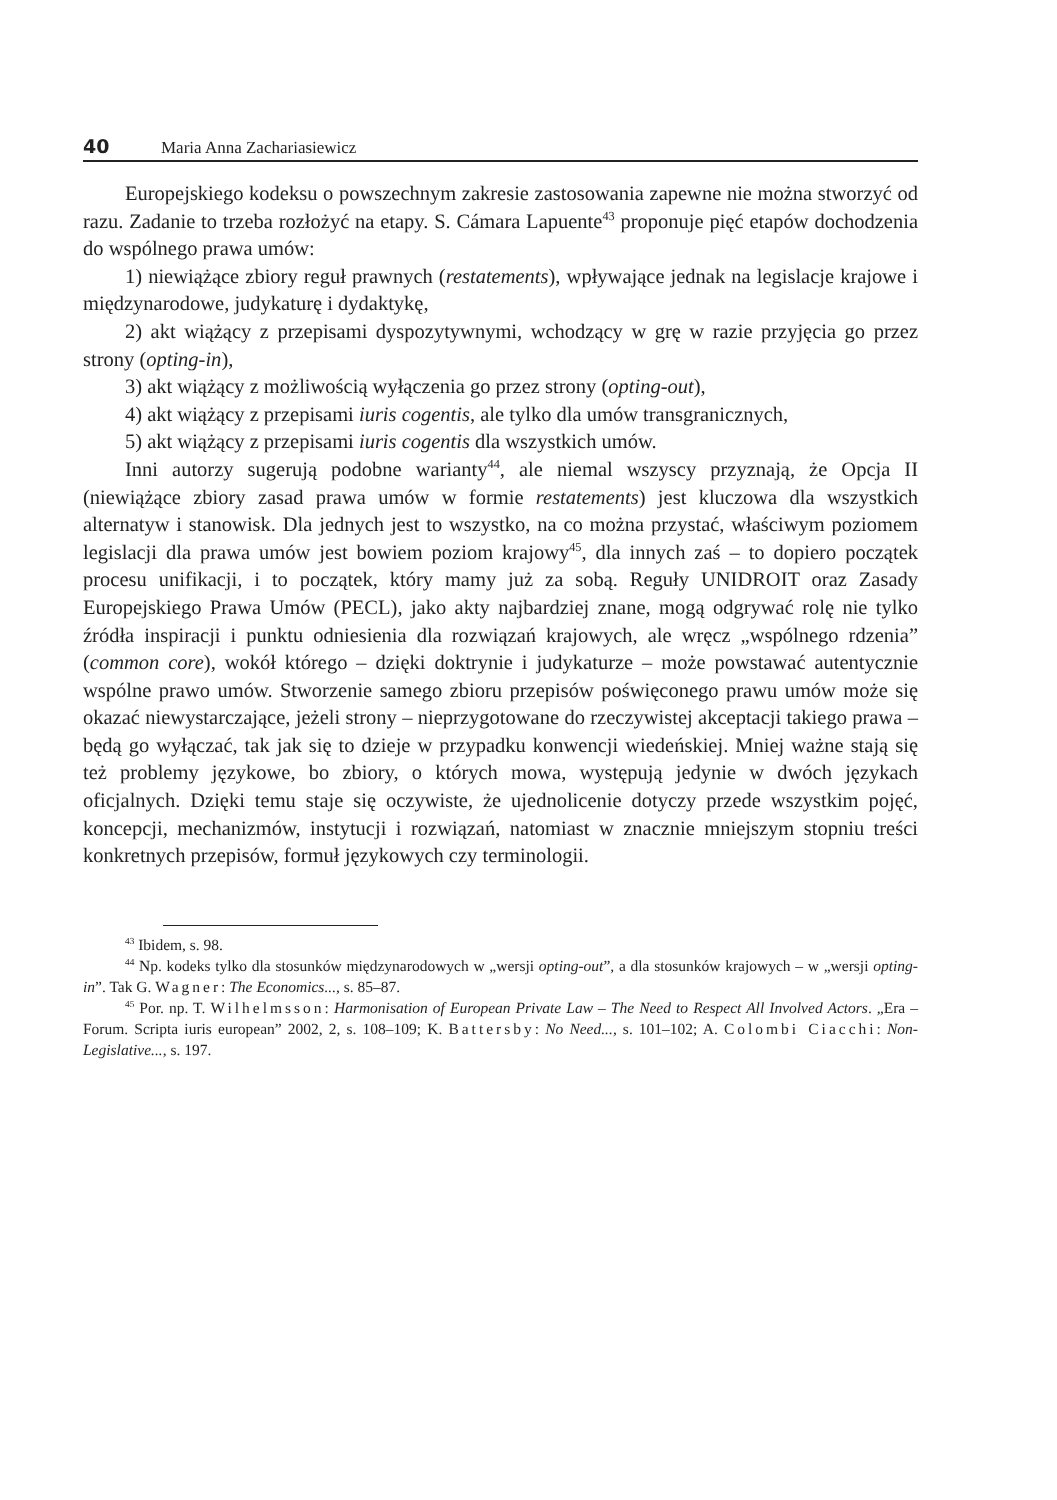40 Maria Anna Zachariasiewicz
Europejskiego kodeksu o powszechnym zakresie zastosowania zapewne nie można stworzyć od razu. Zadanie to trzeba rozłożyć na etapy. S. Cámara Lapuente<sup>43</sup> proponuje pięć etapów dochodzenia do wspólnego prawa umów:
1) niewiążące zbiory reguł prawnych (restatements), wpływające jednak na legislacje krajowe i międzynarodowe, judykaturę i dydaktykę,
2) akt wiążący z przepisami dyspozytywnymi, wchodzący w grę w razie przyjęcia go przez strony (opting-in),
3) akt wiążący z możliwością wyłączenia go przez strony (opting-out),
4) akt wiążący z przepisami iuris cogentis, ale tylko dla umów transgranicznych,
5) akt wiążący z przepisami iuris cogentis dla wszystkich umów.
Inni autorzy sugerują podobne warianty<sup>44</sup>, ale niemal wszyscy przyznają, że Opcja II (niewiążące zbiory zasad prawa umów w formie restatements) jest kluczowa dla wszystkich alternatyw i stanowisk. Dla jednych jest to wszystko, na co można przystać, właściwym poziomem legislacji dla prawa umów jest bowiem poziom krajowy<sup>45</sup>, dla innych zaś – to dopiero początek procesu unifikacji, i to początek, który mamy już za sobą. Reguły UNIDROIT oraz Zasady Europejskiego Prawa Umów (PECL), jako akty najbardziej znane, mogą odgrywać rolę nie tylko źródła inspiracji i punktu odniesienia dla rozwiązań krajowych, ale wręcz „wspólnego rdzenia” (common core), wokół którego – dzięki doktrynie i judykaturze – może powstawać autentycznie wspólne prawo umów. Stworzenie samego zbioru przepisów poświęconego prawu umów może się okazać niewystarczające, jeżeli strony – nieprzygotowane do rzeczywistej akceptacji takiego prawa – będą go wyłączać, tak jak się to dzieje w przypadku konwencji wiedeńskiej. Mniej ważne stają się też problemy językowe, bo zbiory, o których mowa, występują jedynie w dwóch językach oficjalnych. Dzięki temu staje się oczywiste, że ujednolicenie dotyczy przede wszystkim pojęć, koncepcji, mechanizmów, instytucji i rozwiązań, natomiast w znacznie mniejszym stopniu treści konkretnych przepisów, formuł językowych czy terminologii.
<sup>43</sup> Ibidem, s. 98.
<sup>44</sup> Np. kodeks tylko dla stosunków międzynarodowych w „wersji opting-out”, a dla stosunków krajowych – w „wersji opting-in”. Tak G. Wagner: The Economics..., s. 85–87.
<sup>45</sup> Por. np. T. Wilhelmsson: Harmonisation of European Private Law – The Need to Respect All Involved Actors. „Era – Forum. Scripta iuris european” 2002, 2, s. 108–109; K. Battersby: No Need..., s. 101–102; A. Colombi Ciacchi: Non-Legislative..., s. 197.